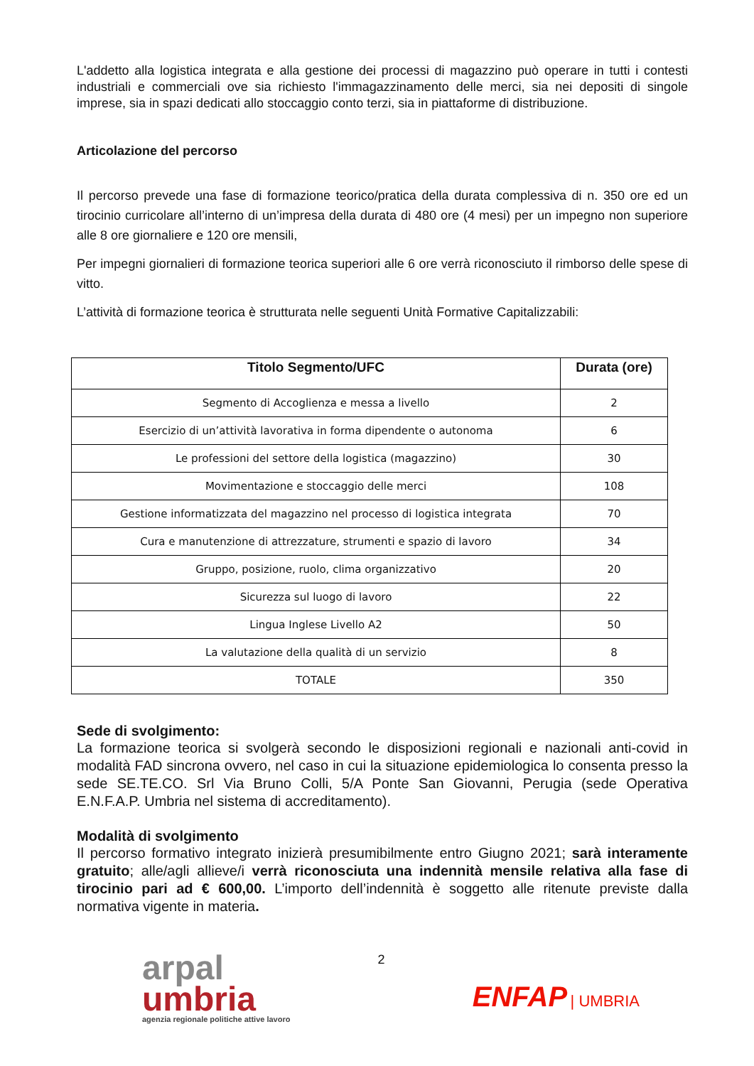L'addetto alla logistica integrata e alla gestione dei processi di magazzino può operare in tutti i contesti industriali e commerciali ove sia richiesto l'immagazzinamento delle merci, sia nei depositi di singole imprese, sia in spazi dedicati allo stoccaggio conto terzi, sia in piattaforme di distribuzione.
Articolazione del percorso
Il percorso prevede una fase di formazione teorico/pratica della durata complessiva di n. 350 ore ed un tirocinio curricolare all’interno di un’impresa della durata di 480 ore (4 mesi) per un impegno non superiore alle 8 ore giornaliere e 120 ore mensili,
Per impegni giornalieri di formazione teorica superiori alle 6 ore verrà riconosciuto il rimborso delle spese di vitto.
L’attività di formazione teorica è strutturata nelle seguenti Unità Formative Capitalizzabili:
| Titolo Segmento/UFC | Durata (ore) |
| --- | --- |
| Segmento di Accoglienza e messa a livello | 2 |
| Esercizio di un’attività lavorativa in forma dipendente o autonoma | 6 |
| Le professioni del settore della logistica (magazzino) | 30 |
| Movimentazione e stoccaggio delle merci | 108 |
| Gestione informatizzata del magazzino nel processo di logistica integrata | 70 |
| Cura e manutenzione di attrezzature, strumenti e spazio di lavoro | 34 |
| Gruppo, posizione, ruolo, clima organizzativo | 20 |
| Sicurezza sul luogo di lavoro | 22 |
| Lingua Inglese Livello A2 | 50 |
| La valutazione della qualità di un servizio | 8 |
| TOTALE | 350 |
Sede di svolgimento:
La formazione teorica si svolgerà secondo le disposizioni regionali e nazionali anti-covid in modalità FAD sincrona ovvero, nel caso in cui la situazione epidemiologica lo consenta presso la sede SE.TE.CO. Srl Via Bruno Colli, 5/A Ponte San Giovanni, Perugia (sede Operativa E.N.F.A.P. Umbria nel sistema di accreditamento).
Modalità di svolgimento
Il percorso formativo integrato inizierà presumibilmente entro Giugno 2021; sarà interamente gratuito; alle/agli allieve/i verrà riconosciuta una indennità mensile relativa alla fase di tirocinio pari ad € 600,00. L’importo dell’indennità è soggetto alle ritenute previste dalla normativa vigente in materia.
arpal
umbria
agenzia regionale politiche attive lavoro
2
ENFAP | UMBRIA